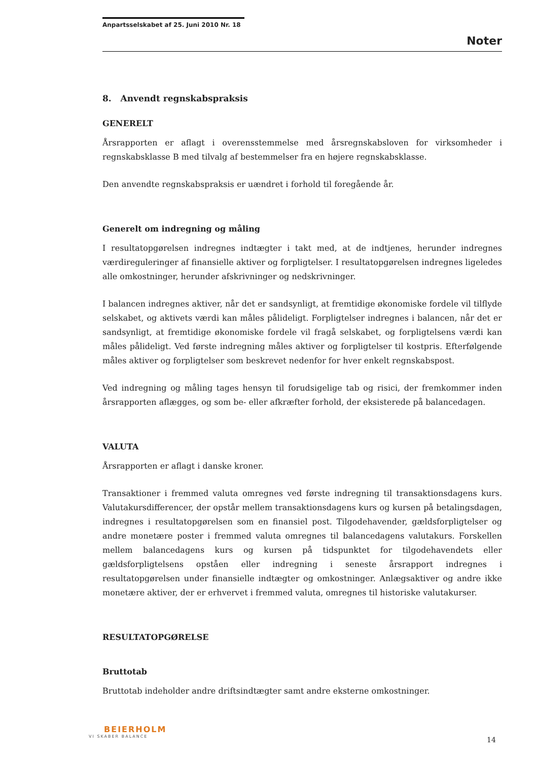Anpartsselskabet af 25. Juni 2010 Nr. 18
Noter
8. Anvendt regnskabspraksis
GENERELT
Årsrapporten er aflagt i overensstemmelse med årsregnskabsloven for virksomheder i regnskabsklasse B med tilvalg af bestemmelser fra en højere regnskabsklasse.
Den anvendte regnskabspraksis er uændret i forhold til foregående år.
Generelt om indregning og måling
I resultatopgørelsen indregnes indtægter i takt med, at de indtjenes, herunder indregnes værdireguleringer af finansielle aktiver og forpligtelser. I resultatopgørelsen indregnes ligeledes alle omkostninger, herunder afskrivninger og nedskrivninger.
I balancen indregnes aktiver, når det er sandsynligt, at fremtidige økonomiske fordele vil tilflyde selskabet, og aktivets værdi kan måles pålideligt. Forpligtelser indregnes i balancen, når det er sandsynligt, at fremtidige økonomiske fordele vil fragå selskabet, og forpligtelsens værdi kan måles pålideligt. Ved første indregning måles aktiver og forpligtelser til kostpris. Efterfølgende måles aktiver og forpligtelser som beskrevet nedenfor for hver enkelt regnskabspost.
Ved indregning og måling tages hensyn til forudsigelige tab og risici, der fremkommer inden årsrapporten aflægges, og som be- eller afkræfter forhold, der eksisterede på balancedagen.
VALUTA
Årsrapporten er aflagt i danske kroner.
Transaktioner i fremmed valuta omregnes ved første indregning til transaktionsdagens kurs. Valutakursdifferencer, der opstår mellem transaktionsdagens kurs og kursen på betalingsdagen, indregnes i resultatopgørelsen som en finansiel post. Tilgodehavender, gældsforpligtelser og andre monetære poster i fremmed valuta omregnes til balancedagens valutakurs. Forskellen mellem balancedagens kurs og kursen på tidspunktet for tilgodehavendets eller gældsforpligtelsens opståen eller indregning i seneste årsrapport indregnes i resultatopgørelsen under finansielle indtægter og omkostninger. Anlægsaktiver og andre ikke monetære aktiver, der er erhvervet i fremmed valuta, omregnes til historiske valutakurser.
RESULTATOPGØRELSE
Bruttotab
Bruttotab indeholder andre driftsindtægter samt andre eksterne omkostninger.
BEIERHOLM
VI SKABER BALANCE
14